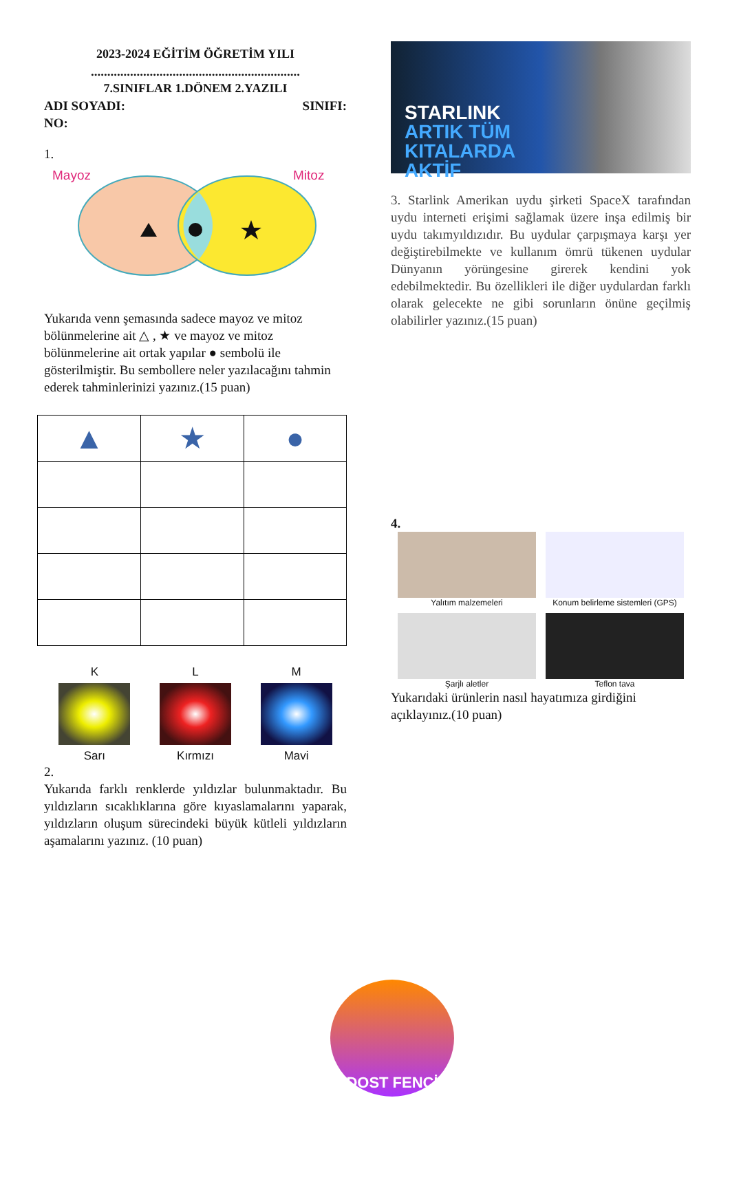2023-2024 EĞİTİM ÖĞRETİM YILI
................................................................
7.SINIFLAR 1.DÖNEM 2.YAZILI
ADI SOYADI: SINIFI:
NO:
1.
Mayoz
Mitoz
Yukarıda venn şemasında sadece mayoz ve mitoz bölünmelerine ait △ , ★ ve mayoz ve mitoz bölünmelerine ait ortak yapılar ● sembolü ile gösterilmiştir. Bu sembollere neler yazılacağını tahmin ederek tahminlerinizi yazınız.(15 puan)
| ▲ | ★ | ● |
K
Sarı
L
Kırmızı
M
Mavi
2.
Yukarıda farklı renklerde yıldızlar bulunmaktadır. Bu yıldızların sıcaklıklarına göre kıyaslamalarını yaparak, yıldızların oluşum sürecindeki büyük kütleli yıldızların aşamalarını yazınız. (10 puan)
STARLINK
ARTIK TÜM
KITALARDA
AKTİF
3. Starlink Amerikan uydu şirketi SpaceX tarafından uydu interneti erişimi sağlamak üzere inşa edilmiş bir uydu takımyıldızıdır. Bu uydular çarpışmaya karşı yer değiştirebilmekte ve kullanım ömrü tükenen uydular Dünyanın yörüngesine girerek kendini yok edebilmektedir. Bu özellikleri ile diğer uydulardan farklı olarak gelecekte ne gibi sorunların önüne geçilmiş olabilirler yazınız.(15 puan)
4.
Yalıtım malzemeleri
Konum belirleme sistemleri (GPS)
Şarjlı aletler
Teflon tava
Yukarıdaki ürünlerin nasıl hayatımıza girdiğini açıklayınız.(10 puan)
DOST FENCİ